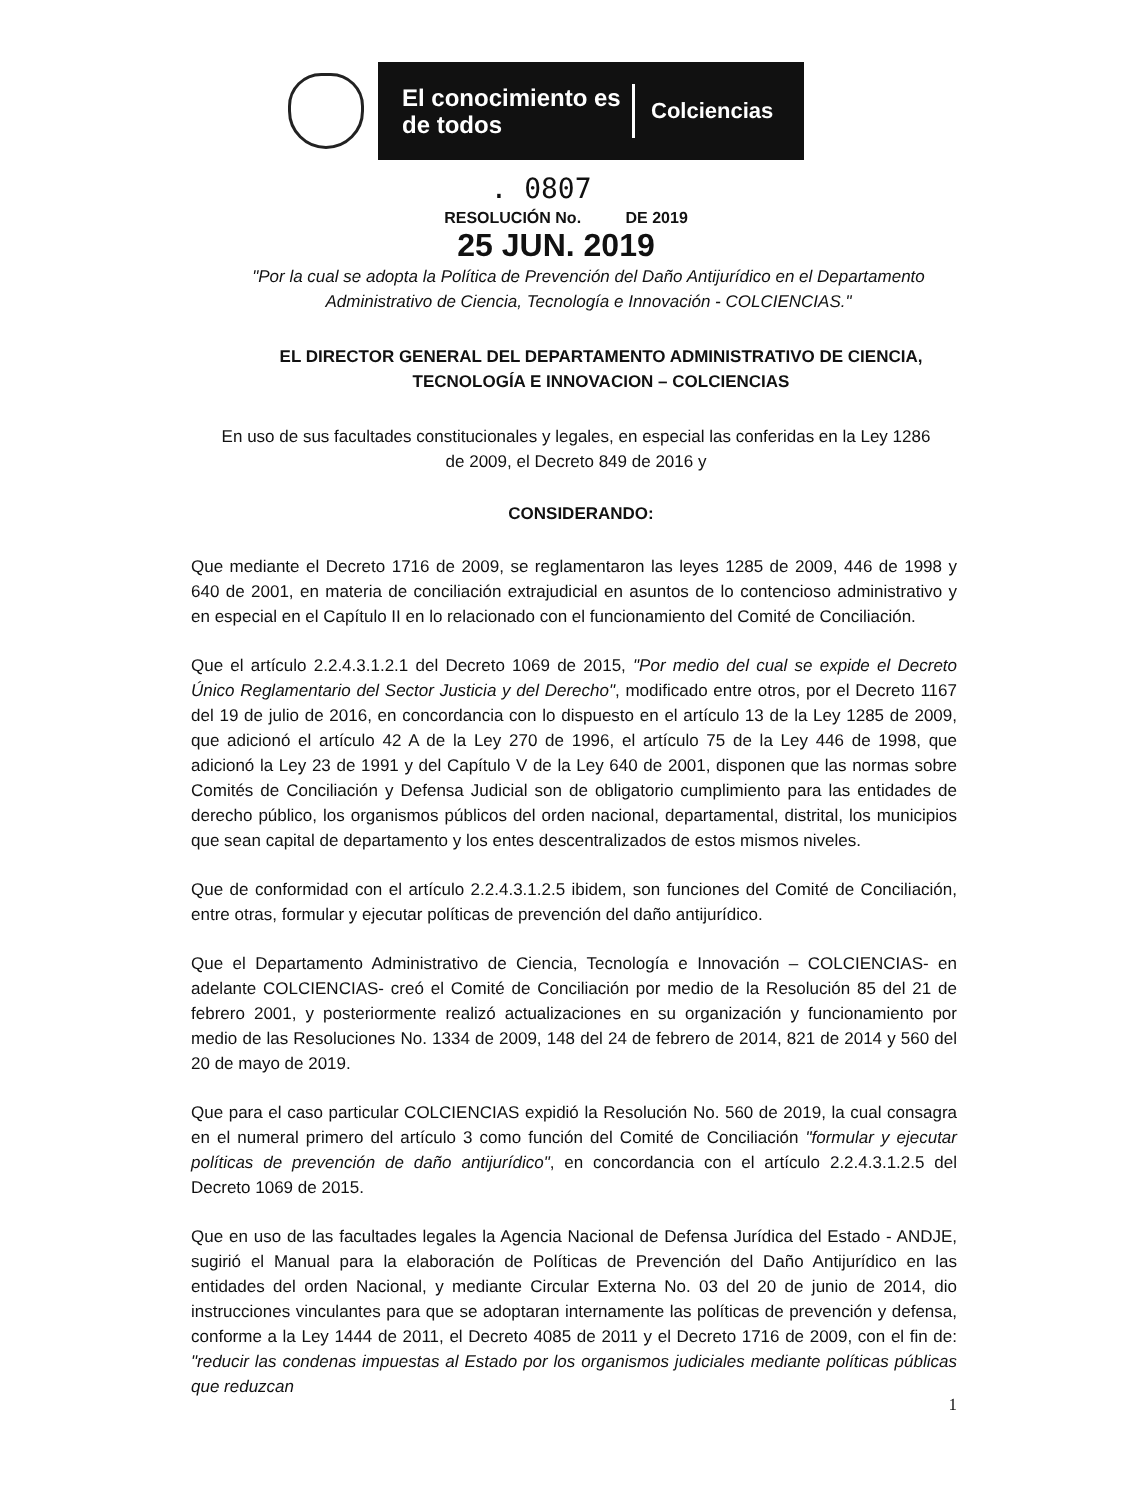El conocimiento es de todos
Colciencias
. 0807
RESOLUCIÓN No. DE 2019
25 JUN. 2019
"Por la cual se adopta la Política de Prevención del Daño Antijurídico en el Departamento Administrativo de Ciencia, Tecnología e Innovación - COLCIENCIAS."
EL DIRECTOR GENERAL DEL DEPARTAMENTO ADMINISTRATIVO DE CIENCIA, TECNOLOGÍA E INNOVACION – COLCIENCIAS
En uso de sus facultades constitucionales y legales, en especial las conferidas en la Ley 1286 de 2009, el Decreto 849 de 2016 y
CONSIDERANDO:
Que mediante el Decreto 1716 de 2009, se reglamentaron las leyes 1285 de 2009, 446 de 1998 y 640 de 2001, en materia de conciliación extrajudicial en asuntos de lo contencioso administrativo y en especial en el Capítulo II en lo relacionado con el funcionamiento del Comité de Conciliación.
Que el artículo 2.2.4.3.1.2.1 del Decreto 1069 de 2015, "Por medio del cual se expide el Decreto Único Reglamentario del Sector Justicia y del Derecho", modificado entre otros, por el Decreto 1167 del 19 de julio de 2016, en concordancia con lo dispuesto en el artículo 13 de la Ley 1285 de 2009, que adicionó el artículo 42 A de la Ley 270 de 1996, el artículo 75 de la Ley 446 de 1998, que adicionó la Ley 23 de 1991 y del Capítulo V de la Ley 640 de 2001, disponen que las normas sobre Comités de Conciliación y Defensa Judicial son de obligatorio cumplimiento para las entidades de derecho público, los organismos públicos del orden nacional, departamental, distrital, los municipios que sean capital de departamento y los entes descentralizados de estos mismos niveles.
Que de conformidad con el artículo 2.2.4.3.1.2.5 ibidem, son funciones del Comité de Conciliación, entre otras, formular y ejecutar políticas de prevención del daño antijurídico.
Que el Departamento Administrativo de Ciencia, Tecnología e Innovación – COLCIENCIAS- en adelante COLCIENCIAS- creó el Comité de Conciliación por medio de la Resolución 85 del 21 de febrero 2001, y posteriormente realizó actualizaciones en su organización y funcionamiento por medio de las Resoluciones No. 1334 de 2009, 148 del 24 de febrero de 2014, 821 de 2014 y 560 del 20 de mayo de 2019.
Que para el caso particular COLCIENCIAS expidió la Resolución No. 560 de 2019, la cual consagra en el numeral primero del artículo 3 como función del Comité de Conciliación "formular y ejecutar políticas de prevención de daño antijurídico", en concordancia con el artículo 2.2.4.3.1.2.5 del Decreto 1069 de 2015.
Que en uso de las facultades legales la Agencia Nacional de Defensa Jurídica del Estado - ANDJE, sugirió el Manual para la elaboración de Políticas de Prevención del Daño Antijurídico en las entidades del orden Nacional, y mediante Circular Externa No. 03 del 20 de junio de 2014, dio instrucciones vinculantes para que se adoptaran internamente las políticas de prevención y defensa, conforme a la Ley 1444 de 2011, el Decreto 4085 de 2011 y el Decreto 1716 de 2009, con el fin de: "reducir las condenas impuestas al Estado por los organismos judiciales mediante políticas públicas que reduzcan
1